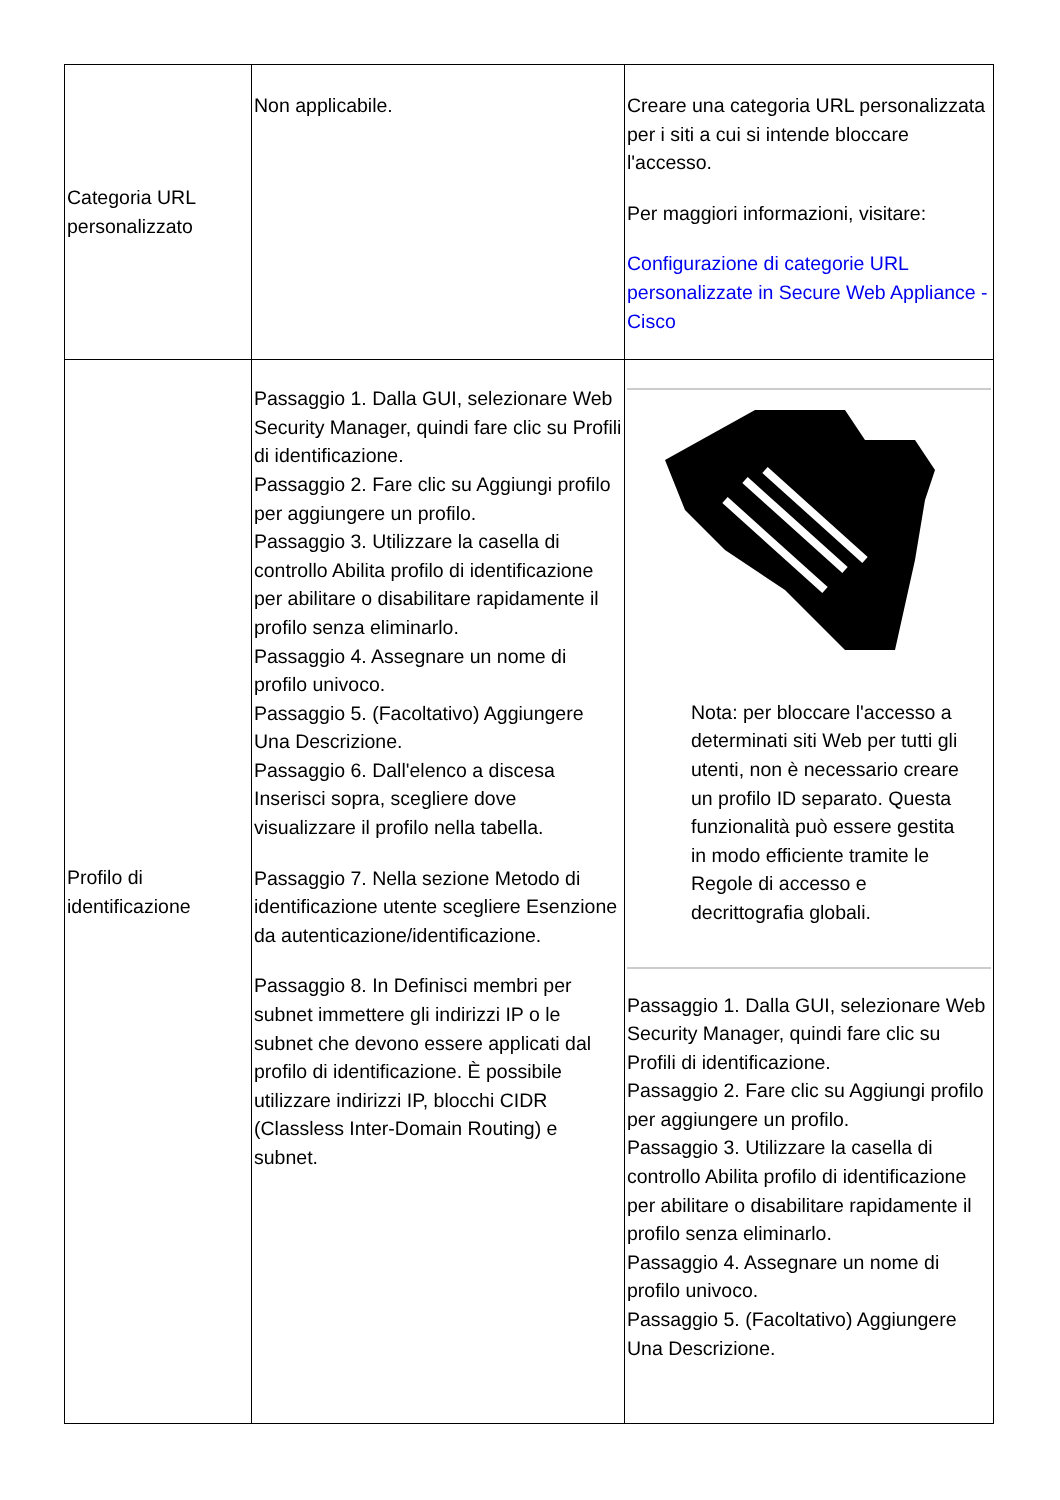| Categoria URL personalizzato | Non applicabile. | Creare una categoria URL personalizzata per i siti a cui si intende bloccare l'accesso. Per maggiori informazioni, visitare: Configurazione di categorie URL personalizzate in Secure Web Appliance - Cisco |
| Profilo di identificazione | Passaggio 1. Dalla GUI, selezionare Web Security Manager, quindi fare clic su Profili di identificazione. Passaggio 2. Fare clic su Aggiungi profilo per aggiungere un profilo. Passaggio 3. Utilizzare la casella di controllo Abilita profilo di identificazione per abilitare o disabilitare rapidamente il profilo senza eliminarlo. Passaggio 4. Assegnare un nome di profilo univoco. Passaggio 5. (Facoltativo) Aggiungere Una Descrizione. Passaggio 6. Dall'elenco a discesa Inserisci sopra, scegliere dove visualizzare il profilo nella tabella. Passaggio 7. Nella sezione Metodo di identificazione utente scegliere Esenzione da autenticazione/identificazione. Passaggio 8. In Definisci membri per subnet immettere gli indirizzi IP o le subnet che devono essere applicati dal profilo di identificazione. È possibile utilizzare indirizzi IP, blocchi CIDR (Classless Inter-Domain Routing) e subnet. | Nota: per bloccare l'accesso a determinati siti Web per tutti gli utenti, non è necessario creare un profilo ID separato. Questa funzionalità può essere gestita in modo efficiente tramite le Regole di accesso e decrittografia globali. Passaggio 1. Dalla GUI, selezionare Web Security Manager, quindi fare clic su Profili di identificazione. Passaggio 2. Fare clic su Aggiungi profilo per aggiungere un profilo. Passaggio 3. Utilizzare la casella di controllo Abilita profilo di identificazione per abilitare o disabilitare rapidamente il profilo senza eliminarlo. Passaggio 4. Assegnare un nome di profilo univoco. Passaggio 5. (Facoltativo) Aggiungere Una Descrizione. |